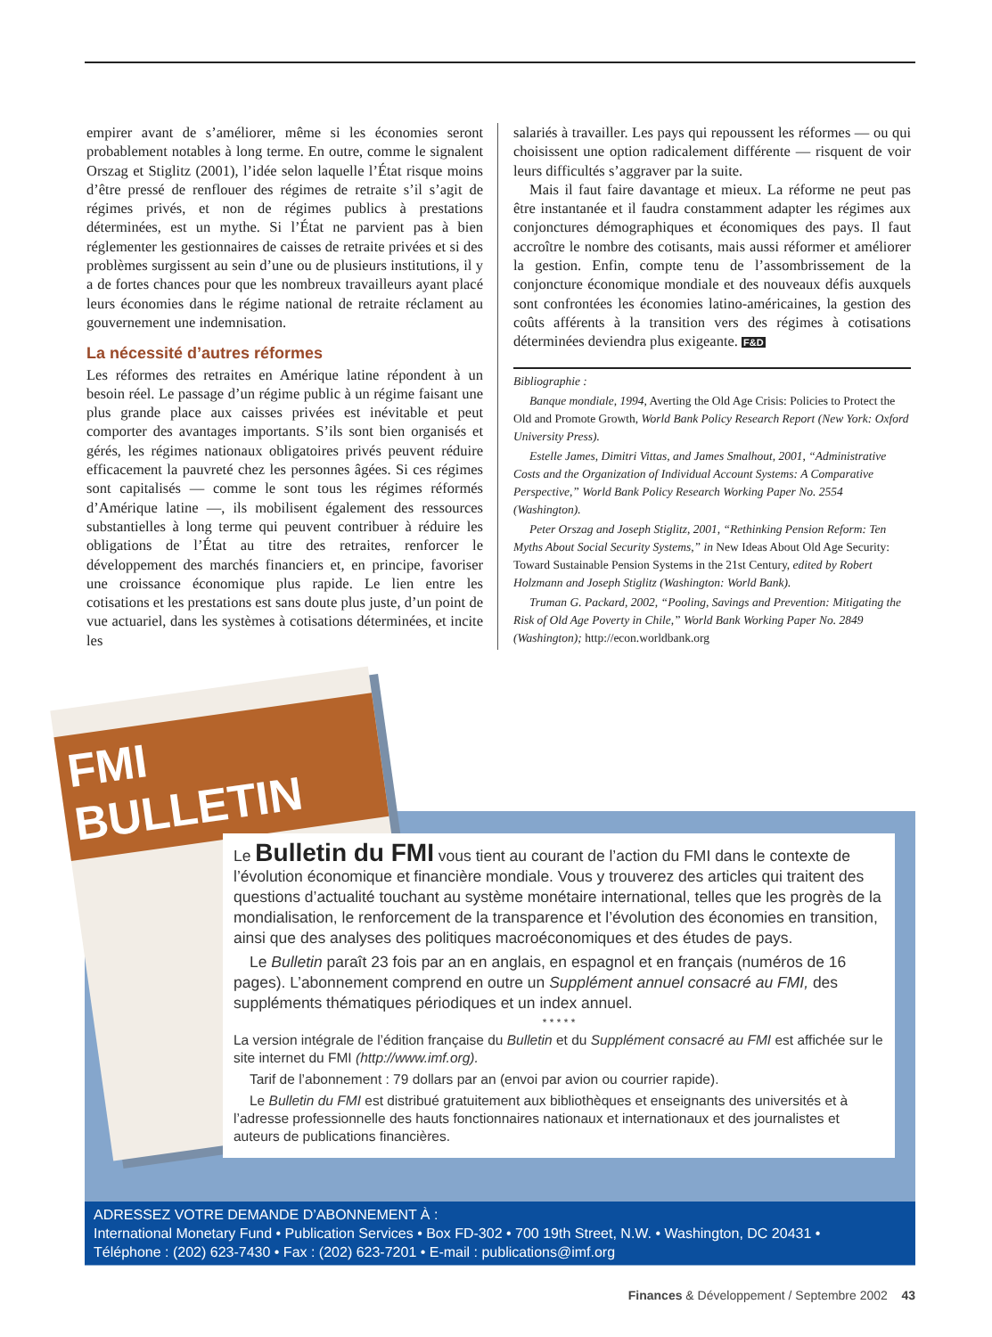empirer avant de s’améliorer, même si les économies seront probablement notables à long terme. En outre, comme le signalent Orszag et Stiglitz (2001), l’idée selon laquelle l’État risque moins d’être pressé de renflouer des régimes de retraite s’il s’agit de régimes privés, et non de régimes publics à prestations déterminées, est un mythe. Si l’État ne parvient pas à bien réglementer les gestionnaires de caisses de retraite privées et si des problèmes surgissent au sein d’une ou de plusieurs institutions, il y a de fortes chances pour que les nombreux travailleurs ayant placé leurs économies dans le régime national de retraite réclament au gouvernement une indemnisation.
La nécessité d’autres réformes
Les réformes des retraites en Amérique latine répondent à un besoin réel. Le passage d’un régime public à un régime faisant une plus grande place aux caisses privées est inévitable et peut comporter des avantages importants. S’ils sont bien organisés et gérés, les régimes nationaux obligatoires privés peuvent réduire efficacement la pauvreté chez les personnes âgées. Si ces régimes sont capitalisés — comme le sont tous les régimes réformés d’Amérique latine —, ils mobilisent également des ressources substantielles à long terme qui peuvent contribuer à réduire les obligations de l’État au titre des retraites, renforcer le développement des marchés financiers et, en principe, favoriser une croissance économique plus rapide. Le lien entre les cotisations et les prestations est sans doute plus juste, d’un point de vue actuariel, dans les systèmes à cotisations déterminées, et incite les
salariés à travailler. Les pays qui repoussent les réformes — ou qui choisissent une option radicalement différente — risquent de voir leurs difficultés s’aggraver par la suite.
Mais il faut faire davantage et mieux. La réforme ne peut pas être instantanée et il faudra constamment adapter les régimes aux conjonctures démographiques et économiques des pays. Il faut accroître le nombre des cotisants, mais aussi réformer et améliorer la gestion. Enfin, compte tenu de l’assombrissement de la conjoncture économique mondiale et des nouveaux défis auxquels sont confrontées les économies latino-américaines, la gestion des coûts afférents à la transition vers des régimes à cotisations déterminées deviendra plus exigeante. F&D
Bibliographie :
Banque mondiale, 1994, Averting the Old Age Crisis: Policies to Protect the Old and Promote Growth, World Bank Policy Research Report (New York: Oxford University Press).
Estelle James, Dimitri Vittas, and James Smalhout, 2001, “Administrative Costs and the Organization of Individual Account Systems: A Comparative Perspective,” World Bank Policy Research Working Paper No. 2554 (Washington).
Peter Orszag and Joseph Stiglitz, 2001, “Rethinking Pension Reform: Ten Myths About Social Security Systems,” in New Ideas About Old Age Security: Toward Sustainable Pension Systems in the 21st Century, edited by Robert Holzmann and Joseph Stiglitz (Washington: World Bank).
Truman G. Packard, 2002, “Pooling, Savings and Prevention: Mitigating the Risk of Old Age Poverty in Chile,” World Bank Working Paper No. 2849 (Washington); http://econ.worldbank.org
FMI BULLETIN
Le Bulletin du FMI vous tient au courant de l’action du FMI dans le contexte de l’évolution économique et financière mondiale. Vous y trouverez des articles qui traitent des questions d’actualité touchant au système monétaire international, telles que les progrès de la mondialisation, le renforcement de la transparence et l’évolution des économies en transition, ainsi que des analyses des politiques macroéconomiques et des études de pays.
Le Bulletin paraît 23 fois par an en anglais, en espagnol et en français (numéros de 16 pages). L’abonnement comprend en outre un Supplément annuel consacré au FMI, des suppléments thématiques périodiques et un index annuel.
* * * * *
La version intégrale de l’édition française du Bulletin et du Supplément consacré au FMI est affichée sur le site internet du FMI (http://www.imf.org).
Tarif de l’abonnement : 79 dollars par an (envoi par avion ou courrier rapide).
Le Bulletin du FMI est distribué gratuitement aux bibliothèques et enseignants des universités et à l’adresse professionnelle des hauts fonctionnaires nationaux et internationaux et des journalistes et auteurs de publications financières.
ADRESSEZ VOTRE DEMANDE D’ABONNEMENT À :
International Monetary Fund • Publication Services • Box FD-302 • 700 19th Street, N.W. • Washington, DC 20431 •
Téléphone : (202) 623-7430 • Fax : (202) 623-7201 • E-mail : publications@imf.org
Finances & Développement / Septembre 2002 43